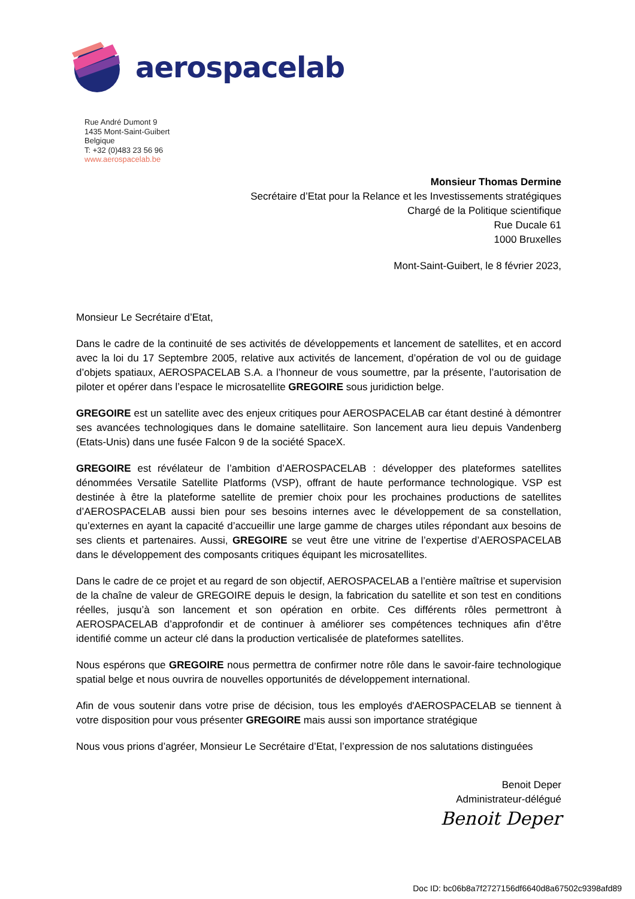aerospacelab
Rue André Dumont 9
1435 Mont-Saint-Guibert
Belgique
T: +32 (0)483 23 56 96
www.aerospacelab.be
Monsieur Thomas Dermine
Secrétaire d’Etat pour la Relance et les Investissements stratégiques
Chargé de la Politique scientifique
Rue Ducale 61
1000 Bruxelles
Mont-Saint-Guibert, le 8 février 2023,
Monsieur Le Secrétaire d’Etat,
Dans le cadre de la continuité de ses activités de développements et lancement de satellites, et en accord avec la loi du 17 Septembre 2005, relative aux activités de lancement, d’opération de vol ou de guidage d’objets spatiaux, AEROSPACELAB S.A. a l’honneur de vous soumettre, par la présente, l’autorisation de piloter et opérer dans l’espace le microsatellite GREGOIRE sous juridiction belge.
GREGOIRE est un satellite avec des enjeux critiques pour AEROSPACELAB car étant destiné à démontrer ses avancées technologiques dans le domaine satellitaire. Son lancement aura lieu depuis Vandenberg (Etats-Unis) dans une fusée Falcon 9 de la société SpaceX.
GREGOIRE est révélateur de l’ambition d’AEROSPACELAB : développer des plateformes satellites dénommées Versatile Satellite Platforms (VSP), offrant de haute performance technologique. VSP est destinée à être la plateforme satellite de premier choix pour les prochaines productions de satellites d’AEROSPACELAB aussi bien pour ses besoins internes avec le développement de sa constellation, qu’externes en ayant la capacité d’accueillir une large gamme de charges utiles répondant aux besoins de ses clients et partenaires. Aussi, GREGOIRE se veut être une vitrine de l’expertise d’AEROSPACELAB dans le développement des composants critiques équipant les microsatellites.
Dans le cadre de ce projet et au regard de son objectif, AEROSPACELAB a l’entière maîtrise et supervision de la chaîne de valeur de GREGOIRE depuis le design, la fabrication du satellite et son test en conditions réelles, jusqu’à son lancement et son opération en orbite. Ces différents rôles permettront à AEROSPACELAB d’approfondir et de continuer à améliorer ses compétences techniques afin d’être identifié comme un acteur clé dans la production verticalisée de plateformes satellites.
Nous espérons que GREGOIRE nous permettra de confirmer notre rôle dans le savoir-faire technologique spatial belge et nous ouvrira de nouvelles opportunités de développement international.
Afin de vous soutenir dans votre prise de décision, tous les employés d'AEROSPACELAB se tiennent à votre disposition pour vous présenter GREGOIRE mais aussi son importance stratégique
Nous vous prions d’agréer, Monsieur Le Secrétaire d’Etat, l’expression de nos salutations distinguées
Benoit Deper
Administrateur-délégué
Benoit Deper
Doc ID: bc06b8a7f2727156df6640d8a67502c9398afd89